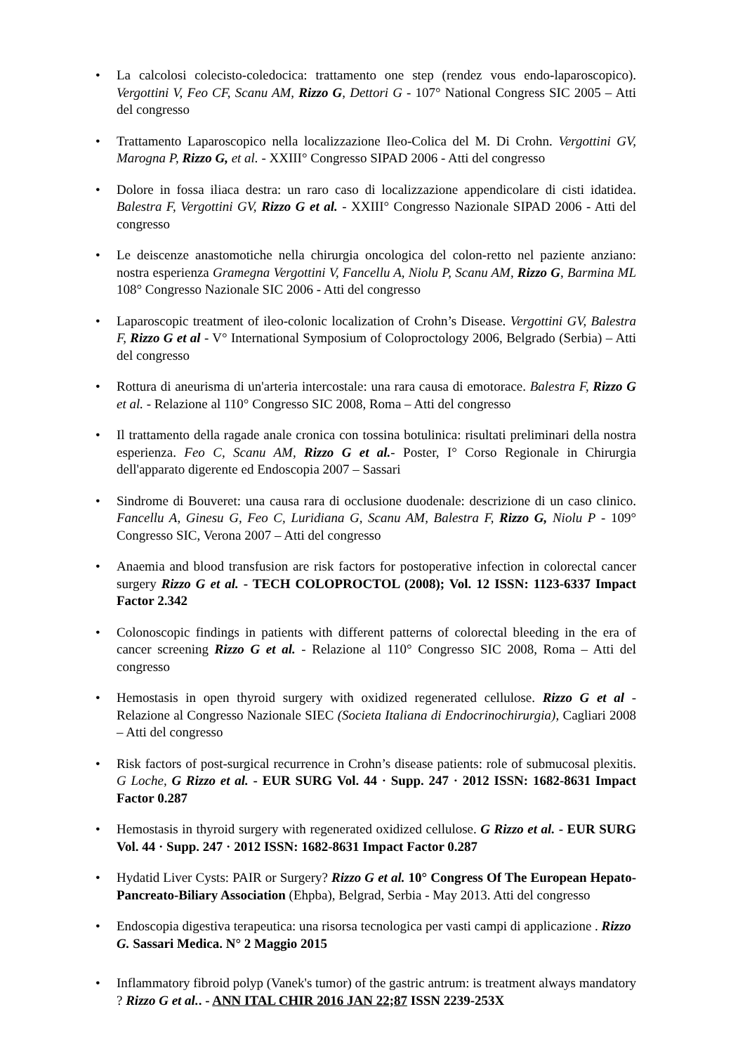• La calcolosi colecisto-coledocica: trattamento one step (rendez vous endo-laparoscopico). Vergottini V, Feo CF, Scanu AM, Rizzo G, Dettori G - 107° National Congress SIC 2005 – Atti del congresso
• Trattamento Laparoscopico nella localizzazione Ileo-Colica del M. Di Crohn. Vergottini GV, Marogna P, Rizzo G, et al. - XXIII° Congresso SIPAD 2006 - Atti del congresso
• Dolore in fossa iliaca destra: un raro caso di localizzazione appendicolare di cisti idatidea. Balestra F, Vergottini GV, Rizzo G et al. - XXIII° Congresso Nazionale SIPAD 2006 - Atti del congresso
• Le deiscenze anastomotiche nella chirurgia oncologica del colon-retto nel paziente anziano: nostra esperienza Gramegna Vergottini V, Fancellu A, Niolu P, Scanu AM, Rizzo G, Barmina ML 108° Congresso Nazionale SIC 2006 - Atti del congresso
• Laparoscopic treatment of ileo-colonic localization of Crohn’s Disease. Vergottini GV, Balestra F, Rizzo G et al - V° International Symposium of Coloproctology 2006, Belgrado (Serbia) – Atti del congresso
• Rottura di aneurisma di un'arteria intercostale: una rara causa di emotorace. Balestra F, Rizzo G et al. - Relazione al 110° Congresso SIC 2008, Roma – Atti del congresso
• Il trattamento della ragade anale cronica con tossina botulinica: risultati preliminari della nostra esperienza. Feo C, Scanu AM, Rizzo G et al.- Poster, I° Corso Regionale in Chirurgia dell'apparato digerente ed Endoscopia 2007 – Sassari
• Sindrome di Bouveret: una causa rara di occlusione duodenale: descrizione di un caso clinico. Fancellu A, Ginesu G, Feo C, Luridiana G, Scanu AM, Balestra F, Rizzo G, Niolu P - 109° Congresso SIC, Verona 2007 – Atti del congresso
• Anaemia and blood transfusion are risk factors for postoperative infection in colorectal cancer surgery Rizzo G et al. - TECH COLOPROCTOL (2008); Vol. 12 ISSN: 1123-6337 Impact Factor 2.342
• Colonoscopic findings in patients with different patterns of colorectal bleeding in the era of cancer screening Rizzo G et al. - Relazione al 110° Congresso SIC 2008, Roma – Atti del congresso
• Hemostasis in open thyroid surgery with oxidized regenerated cellulose. Rizzo G et al - Relazione al Congresso Nazionale SIEC (Societa Italiana di Endocrinochirurgia), Cagliari 2008 – Atti del congresso
• Risk factors of post-surgical recurrence in Crohn’s disease patients: role of submucosal plexitis. G Loche, G Rizzo et al. - EUR SURG Vol. 44 · Supp. 247 · 2012 ISSN: 1682-8631 Impact Factor 0.287
• Hemostasis in thyroid surgery with regenerated oxidized cellulose. G Rizzo et al. - EUR SURG Vol. 44 · Supp. 247 · 2012 ISSN: 1682-8631 Impact Factor 0.287
• Hydatid Liver Cysts: PAIR or Surgery? Rizzo G et al. 10° Congress Of The European Hepato-Pancreato-Biliary Association (Ehpba), Belgrad, Serbia - May 2013. Atti del congresso
• Endoscopia digestiva terapeutica: una risorsa tecnologica per vasti campi di applicazione . Rizzo G. Sassari Medica. N° 2 Maggio 2015
• Inflammatory fibroid polyp (Vanek's tumor) of the gastric antrum: is treatment always mandatory ? Rizzo G et al.. - ANN ITAL CHIR 2016 JAN 22;87 ISSN 2239-253X